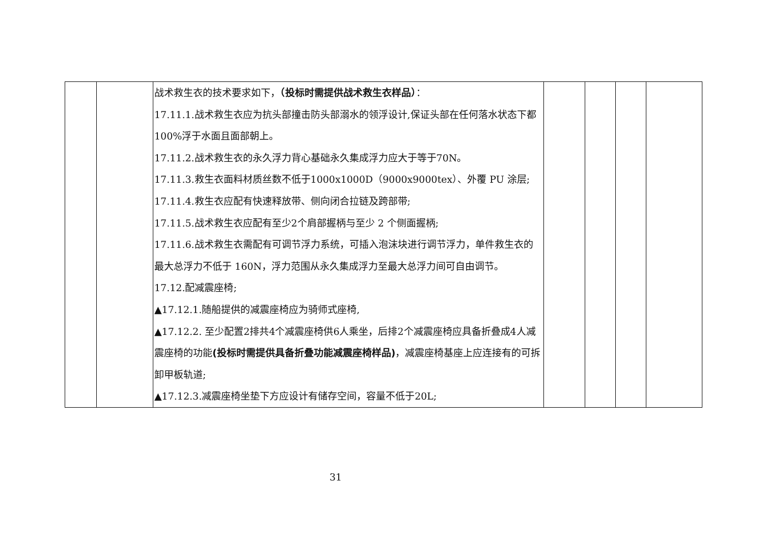| | | 战术救生衣的技术要求如下， （投标时需提供战术救生衣样品） ： 17.11.1.战术救生衣应为抗头部撞击防头部溺水的领浮设计,保证头部在任何落水状态下都100%浮于水面且面部朝上。 17.11.2.战术救生衣的永久浮力背心基础永久集成浮力应大于等于70N。 17.11.3.救生衣面料材质丝数不低于1000x1000D（9000x9000tex）、外覆 PU 涂层; 17.11.4.救生衣应配有快速释放带、侧向闭合拉链及跨部带; 17.11.5.战术救生衣应配有至少2个肩部握柄与至少 2 个侧面握柄; 17.11.6.战术救生衣需配有可调节浮力系统，可插入泡沫块进行调节浮力，单件救生衣的最大总浮力不低于 160N，浮力范围从永久集成浮力至最大总浮力间可自由调节。 17.12.配减震座椅; ▲17.12.1.随船提供的减震座椅应为骑师式座椅, ▲17.12.2. 至少配置2排共4个减震座椅供6人乘坐，后排2个减震座椅应具备折叠成4人减震座椅的功能 (投标时需提供具备折叠功能减震座椅样品) ，减震座椅基座上应连接有的可拆卸甲板轨道; ▲17.12.3.减震座椅坐垫下方应设计有储存空间，容量不低于20L; | | | | |
31